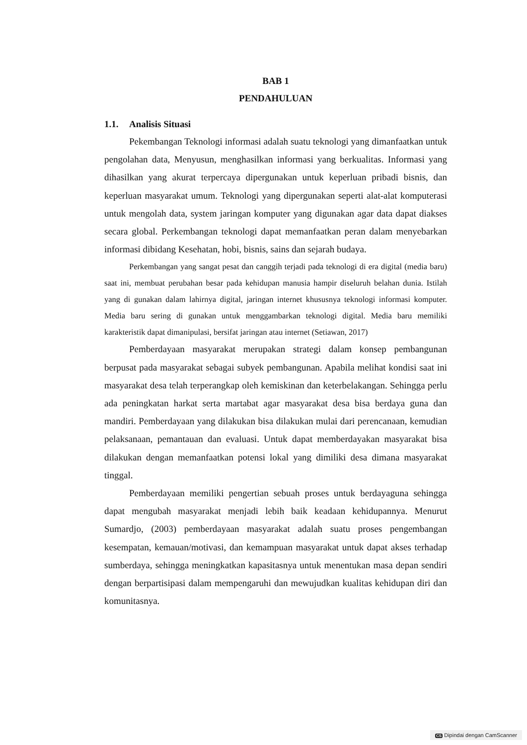BAB 1
PENDAHULUAN
1.1. Analisis Situasi
Pekembangan Teknologi informasi adalah suatu teknologi yang dimanfaatkan untuk pengolahan data, Menyusun, menghasilkan informasi yang berkualitas. Informasi yang dihasilkan yang akurat terpercaya dipergunakan untuk keperluan pribadi bisnis, dan keperluan masyarakat umum. Teknologi yang dipergunakan seperti alat-alat komputerasi untuk mengolah data, system jaringan komputer yang digunakan agar data dapat diakses secara global. Perkembangan teknologi dapat memanfaatkan peran dalam menyebarkan informasi dibidang Kesehatan, hobi, bisnis, sains dan sejarah budaya.
Perkembangan yang sangat pesat dan canggih terjadi pada teknologi di era digital (media baru) saat ini, membuat perubahan besar pada kehidupan manusia hampir diseluruh belahan dunia. Istilah yang di gunakan dalam lahirnya digital, jaringan internet khususnya teknologi informasi komputer. Media baru sering di gunakan untuk menggambarkan teknologi digital. Media baru memiliki karakteristik dapat dimanipulasi, bersifat jaringan atau internet (Setiawan, 2017)
Pemberdayaan masyarakat merupakan strategi dalam konsep pembangunan berpusat pada masyarakat sebagai subyek pembangunan. Apabila melihat kondisi saat ini masyarakat desa telah terperangkap oleh kemiskinan dan keterbelakangan. Sehingga perlu ada peningkatan harkat serta martabat agar masyarakat desa bisa berdaya guna dan mandiri. Pemberdayaan yang dilakukan bisa dilakukan mulai dari perencanaan, kemudian pelaksanaan, pemantauan dan evaluasi. Untuk dapat memberdayakan masyarakat bisa dilakukan dengan memanfaatkan potensi lokal yang dimiliki desa dimana masyarakat tinggal.
Pemberdayaan memiliki pengertian sebuah proses untuk berdayaguna sehingga dapat mengubah masyarakat menjadi lebih baik keadaan kehidupannya. Menurut Sumardjo, (2003) pemberdayaan masyarakat adalah suatu proses pengembangan kesempatan, kemauan/motivasi, dan kemampuan masyarakat untuk dapat akses terhadap sumberdaya, sehingga meningkatkan kapasitasnya untuk menentukan masa depan sendiri dengan berpartisipasi dalam mempengaruhi dan mewujudkan kualitas kehidupan diri dan komunitasnya.
CS Dipindai dengan CamScanner